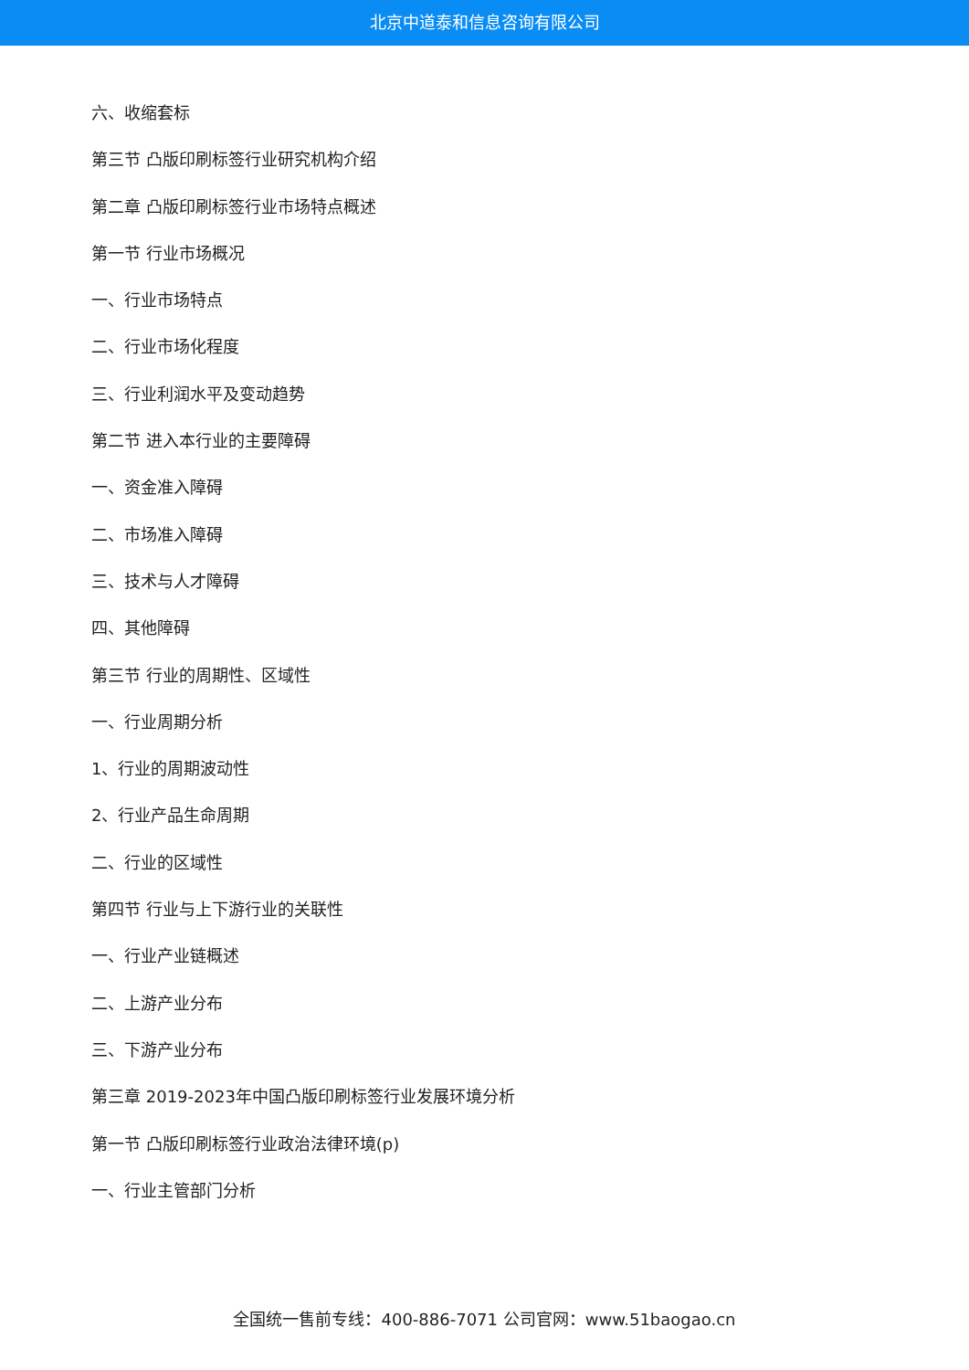北京中道泰和信息咨询有限公司
六、收缩套标
第三节 凸版印刷标签行业研究机构介绍
第二章 凸版印刷标签行业市场特点概述
第一节 行业市场概况
一、行业市场特点
二、行业市场化程度
三、行业利润水平及变动趋势
第二节 进入本行业的主要障碍
一、资金准入障碍
二、市场准入障碍
三、技术与人才障碍
四、其他障碍
第三节 行业的周期性、区域性
一、行业周期分析
1、行业的周期波动性
2、行业产品生命周期
二、行业的区域性
第四节 行业与上下游行业的关联性
一、行业产业链概述
二、上游产业分布
三、下游产业分布
第三章 2019-2023年中国凸版印刷标签行业发展环境分析
第一节 凸版印刷标签行业政治法律环境(p)
一、行业主管部门分析
全国统一售前专线：400-886-7071 公司官网：www.51baogao.cn